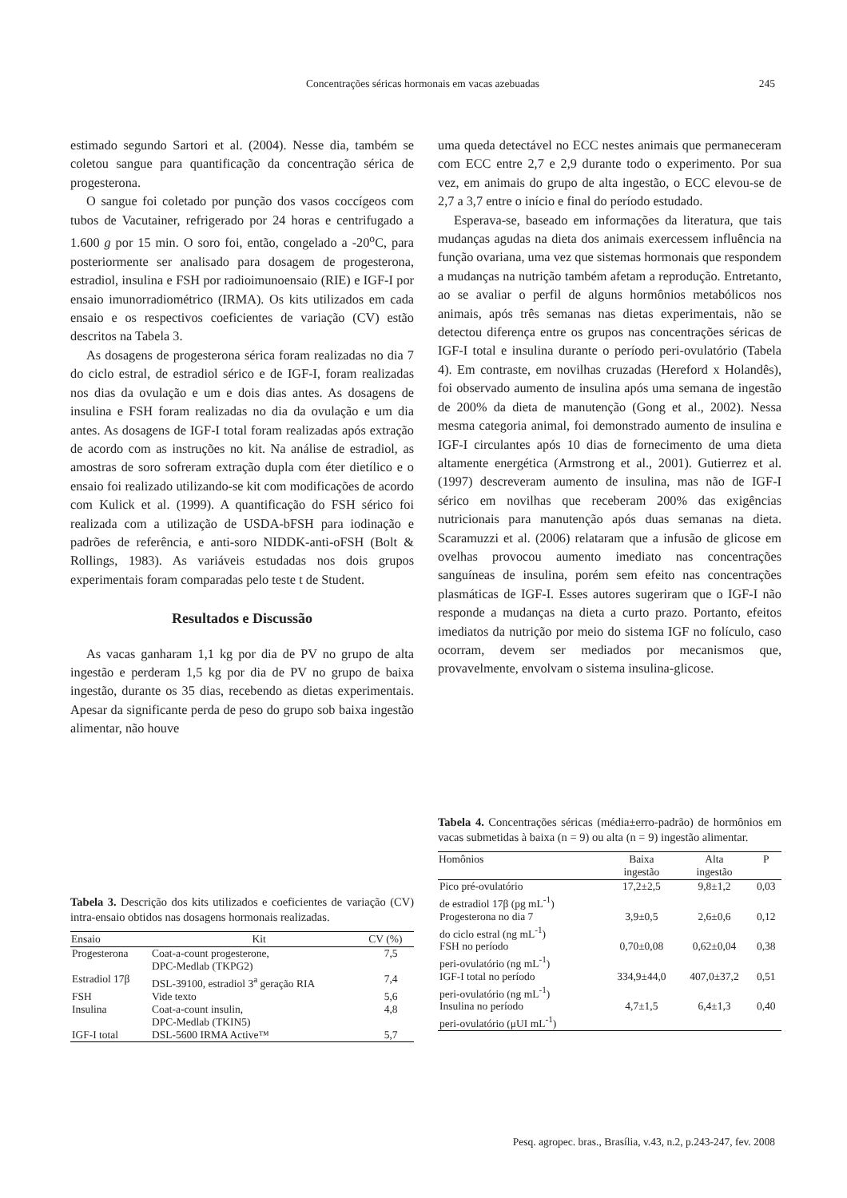Concentrações séricas hormonais em vacas azebuadas 245
estimado segundo Sartori et al. (2004). Nesse dia, também se coletou sangue para quantificação da concentração sérica de progesterona.
O sangue foi coletado por punção dos vasos coccígeos com tubos de Vacutainer, refrigerado por 24 horas e centrifugado a 1.600 g por 15 min. O soro foi, então, congelado a -20<sup>o</sup>C, para posteriormente ser analisado para dosagem de progesterona, estradiol, insulina e FSH por radioimunoensaio (RIE) e IGF-I por ensaio imunorradiométrico (IRMA). Os kits utilizados em cada ensaio e os respectivos coeficientes de variação (CV) estão descritos na Tabela 3.
As dosagens de progesterona sérica foram realizadas no dia 7 do ciclo estral, de estradiol sérico e de IGF-I, foram realizadas nos dias da ovulação e um e dois dias antes. As dosagens de insulina e FSH foram realizadas no dia da ovulação e um dia antes. As dosagens de IGF-I total foram realizadas após extração de acordo com as instruções no kit. Na análise de estradiol, as amostras de soro sofreram extração dupla com éter dietílico e o ensaio foi realizado utilizando-se kit com modificações de acordo com Kulick et al. (1999). A quantificação do FSH sérico foi realizada com a utilização de USDA-bFSH para iodinação e padrões de referência, e anti-soro NIDDK-anti-oFSH (Bolt & Rollings, 1983). As variáveis estudadas nos dois grupos experimentais foram comparadas pelo teste t de Student.
Resultados e Discussão
As vacas ganharam 1,1 kg por dia de PV no grupo de alta ingestão e perderam 1,5 kg por dia de PV no grupo de baixa ingestão, durante os 35 dias, recebendo as dietas experimentais. Apesar da significante perda de peso do grupo sob baixa ingestão alimentar, não houve
Tabela 3. Descrição dos kits utilizados e coeficientes de variação (CV) intra-ensaio obtidos nas dosagens hormonais realizadas.
| Ensaio | Kit | CV (%) |
| --- | --- | --- |
| Progesterona | Coat-a-count progesterone, DPC-Medlab (TKPG2) | 7,5 |
| Estradiol 17β | DSL-39100, estradiol 3<sup>a</sup> geração RIA | 7,4 |
| FSH | Vide texto | 5,6 |
| Insulina | Coat-a-count insulin, DPC-Medlab (TKIN5) | 4,8 |
| IGF-I total | DSL-5600 IRMA Active™ | 5,7 |
uma queda detectável no ECC nestes animais que permaneceram com ECC entre 2,7 e 2,9 durante todo o experimento. Por sua vez, em animais do grupo de alta ingestão, o ECC elevou-se de 2,7 a 3,7 entre o início e final do período estudado.
Esperava-se, baseado em informações da literatura, que tais mudanças agudas na dieta dos animais exercessem influência na função ovariana, uma vez que sistemas hormonais que respondem a mudanças na nutrição também afetam a reprodução. Entretanto, ao se avaliar o perfil de alguns hormônios metabólicos nos animais, após três semanas nas dietas experimentais, não se detectou diferença entre os grupos nas concentrações séricas de IGF-I total e insulina durante o período peri-ovulatório (Tabela 4). Em contraste, em novilhas cruzadas (Hereford x Holandês), foi observado aumento de insulina após uma semana de ingestão de 200% da dieta de manutenção (Gong et al., 2002). Nessa mesma categoria animal, foi demonstrado aumento de insulina e IGF-I circulantes após 10 dias de fornecimento de uma dieta altamente energética (Armstrong et al., 2001). Gutierrez et al. (1997) descreveram aumento de insulina, mas não de IGF-I sérico em novilhas que receberam 200% das exigências nutricionais para manutenção após duas semanas na dieta. Scaramuzzi et al. (2006) relataram que a infusão de glicose em ovelhas provocou aumento imediato nas concentrações sanguíneas de insulina, porém sem efeito nas concentrações plasmáticas de IGF-I. Esses autores sugeriram que o IGF-I não responde a mudanças na dieta a curto prazo. Portanto, efeitos imediatos da nutrição por meio do sistema IGF no folículo, caso ocorram, devem ser mediados por mecanismos que, provavelmente, envolvam o sistema insulina-glicose.
Tabela 4. Concentrações séricas (média±erro-padrão) de hormônios em vacas submetidas à baixa (n = 9) ou alta (n = 9) ingestão alimentar.
| Homônios | Baixa ingestão | Alta ingestão | P |
| --- | --- | --- | --- |
| Pico pré-ovulatório de estradiol 17β (pg mL<sup>-1</sup>) | 17,2±2,5 | 9,8±1,2 | 0,03 |
| Progesterona no dia 7 do ciclo estral (ng mL<sup>-1</sup>) | 3,9±0,5 | 2,6±0,6 | 0,12 |
| FSH no período peri-ovulatório (ng mL<sup>-1</sup>) | 0,70±0,08 | 0,62±0,04 | 0,38 |
| IGF-I total no período peri-ovulatório (ng mL<sup>-1</sup>) | 334,9±44,0 | 407,0±37,2 | 0,51 |
| Insulina no período peri-ovulatório (μUI mL<sup>-1</sup>) | 4,7±1,5 | 6,4±1,3 | 0,40 |
Pesq. agropec. bras., Brasília, v.43, n.2, p.243-247, fev. 2008